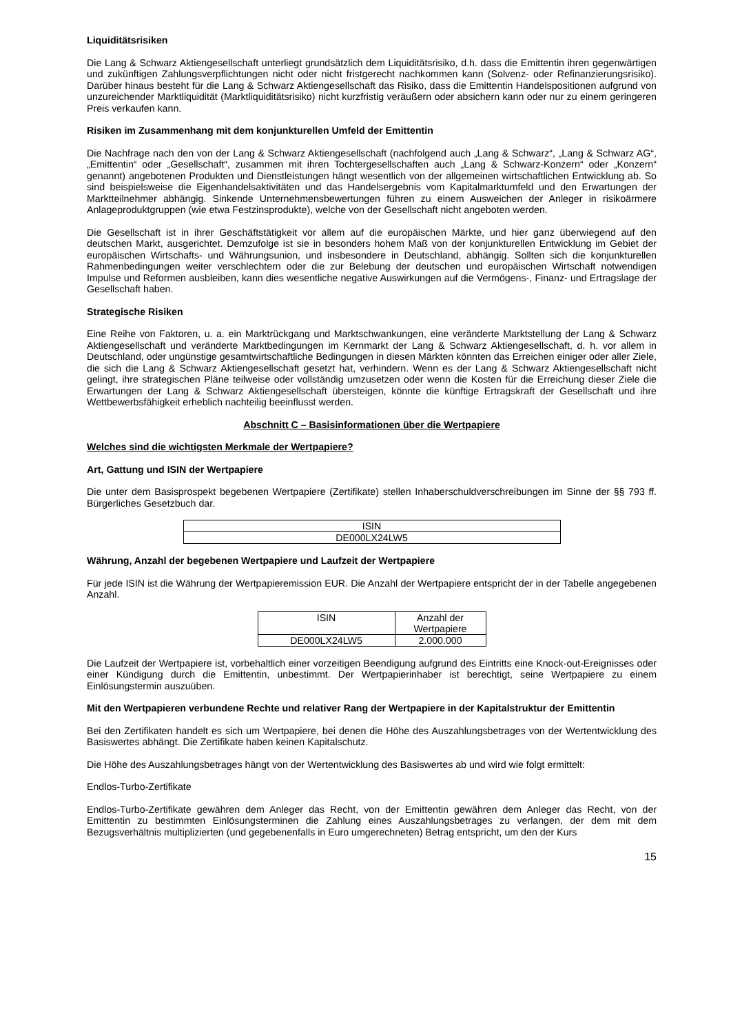Liquiditätsrisiken
Die Lang & Schwarz Aktiengesellschaft unterliegt grundsätzlich dem Liquiditätsrisiko, d.h. dass die Emittentin ihren gegenwärtigen und zukünftigen Zahlungsverpflichtungen nicht oder nicht fristgerecht nachkommen kann (Solvenz- oder Refinanzierungsrisiko). Darüber hinaus besteht für die Lang & Schwarz Aktiengesellschaft das Risiko, dass die Emittentin Handelspositionen aufgrund von unzureichender Marktliquidität (Marktliquiditätsrisiko) nicht kurzfristig veräußern oder absichern kann oder nur zu einem geringeren Preis verkaufen kann.
Risiken im Zusammenhang mit dem konjunkturellen Umfeld der Emittentin
Die Nachfrage nach den von der Lang & Schwarz Aktiengesellschaft (nachfolgend auch „Lang & Schwarz“, „Lang & Schwarz AG“, „Emittentin“ oder „Gesellschaft“, zusammen mit ihren Tochtergesellschaften auch „Lang & Schwarz-Konzern“ oder „Konzern“ genannt) angebotenen Produkten und Dienstleistungen hängt wesentlich von der allgemeinen wirtschaftlichen Entwicklung ab. So sind beispielsweise die Eigenhandelsaktivitäten und das Handelsergebnis vom Kapitalmarktumfeld und den Erwartungen der Marktteilnehmer abhängig. Sinkende Unternehmensbewertungen führen zu einem Ausweichen der Anleger in risikoärmere Anlageproduktgruppen (wie etwa Festzinsprodukte), welche von der Gesellschaft nicht angeboten werden.
Die Gesellschaft ist in ihrer Geschäftstätigkeit vor allem auf die europäischen Märkte, und hier ganz überwiegend auf den deutschen Markt, ausgerichtet. Demzufolge ist sie in besonders hohem Maß von der konjunkturellen Entwicklung im Gebiet der europäischen Wirtschafts- und Währungsunion, und insbesondere in Deutschland, abhängig. Sollten sich die konjunkturellen Rahmenbedingungen weiter verschlechtern oder die zur Belebung der deutschen und europäischen Wirtschaft notwendigen Impulse und Reformen ausbleiben, kann dies wesentliche negative Auswirkungen auf die Vermögens-, Finanz- und Ertragslage der Gesellschaft haben.
Strategische Risiken
Eine Reihe von Faktoren, u. a. ein Marktrückgang und Marktschwankungen, eine veränderte Marktstellung der Lang & Schwarz Aktiengesellschaft und veränderte Marktbedingungen im Kernmarkt der Lang & Schwarz Aktiengesellschaft, d. h. vor allem in Deutschland, oder ungünstige gesamtwirtschaftliche Bedingungen in diesen Märkten könnten das Erreichen einiger oder aller Ziele, die sich die Lang & Schwarz Aktiengesellschaft gesetzt hat, verhindern. Wenn es der Lang & Schwarz Aktiengesellschaft nicht gelingt, ihre strategischen Pläne teilweise oder vollständig umzusetzen oder wenn die Kosten für die Erreichung dieser Ziele die Erwartungen der Lang & Schwarz Aktiengesellschaft übersteigen, könnte die künftige Ertragskraft der Gesellschaft und ihre Wettbewerbsfähigkeit erheblich nachteilig beeinflusst werden.
Abschnitt C – Basisinformationen über die Wertpapiere
Welches sind die wichtigsten Merkmale der Wertpapiere?
Art, Gattung und ISIN der Wertpapiere
Die unter dem Basisprospekt begebenen Wertpapiere (Zertifikate) stellen Inhaberschuldverschreibungen im Sinne der §§ 793 ff. Bürgerliches Gesetzbuch dar.
| ISIN |
| DE000LX24LW5 |
Währung, Anzahl der begebenen Wertpapiere und Laufzeit der Wertpapiere
Für jede ISIN ist die Währung der Wertpapieremission EUR. Die Anzahl der Wertpapiere entspricht der in der Tabelle angegebenen Anzahl.
| ISIN | Anzahl der Wertpapiere |
| DE000LX24LW5 | 2.000.000 |
Die Laufzeit der Wertpapiere ist, vorbehaltlich einer vorzeitigen Beendigung aufgrund des Eintritts eine Knock-out-Ereignisses oder einer Kündigung durch die Emittentin, unbestimmt. Der Wertpapierinhaber ist berechtigt, seine Wertpapiere zu einem Einlösungstermin auszuüben.
Mit den Wertpapieren verbundene Rechte und relativer Rang der Wertpapiere in der Kapitalstruktur der Emittentin
Bei den Zertifikaten handelt es sich um Wertpapiere, bei denen die Höhe des Auszahlungsbetrages von der Wertentwicklung des Basiswertes abhängt. Die Zertifikate haben keinen Kapitalschutz.
Die Höhe des Auszahlungsbetrages hängt von der Wertentwicklung des Basiswertes ab und wird wie folgt ermittelt:
Endlos-Turbo-Zertifikate
Endlos-Turbo-Zertifikate gewähren dem Anleger das Recht, von der Emittentin gewähren dem Anleger das Recht, von der Emittentin zu bestimmten Einlösungsterminen die Zahlung eines Auszahlungsbetrages zu verlangen, der dem mit dem Bezugsverhältnis multiplizierten (und gegebenenfalls in Euro umgerechneten) Betrag entspricht, um den der Kurs
15